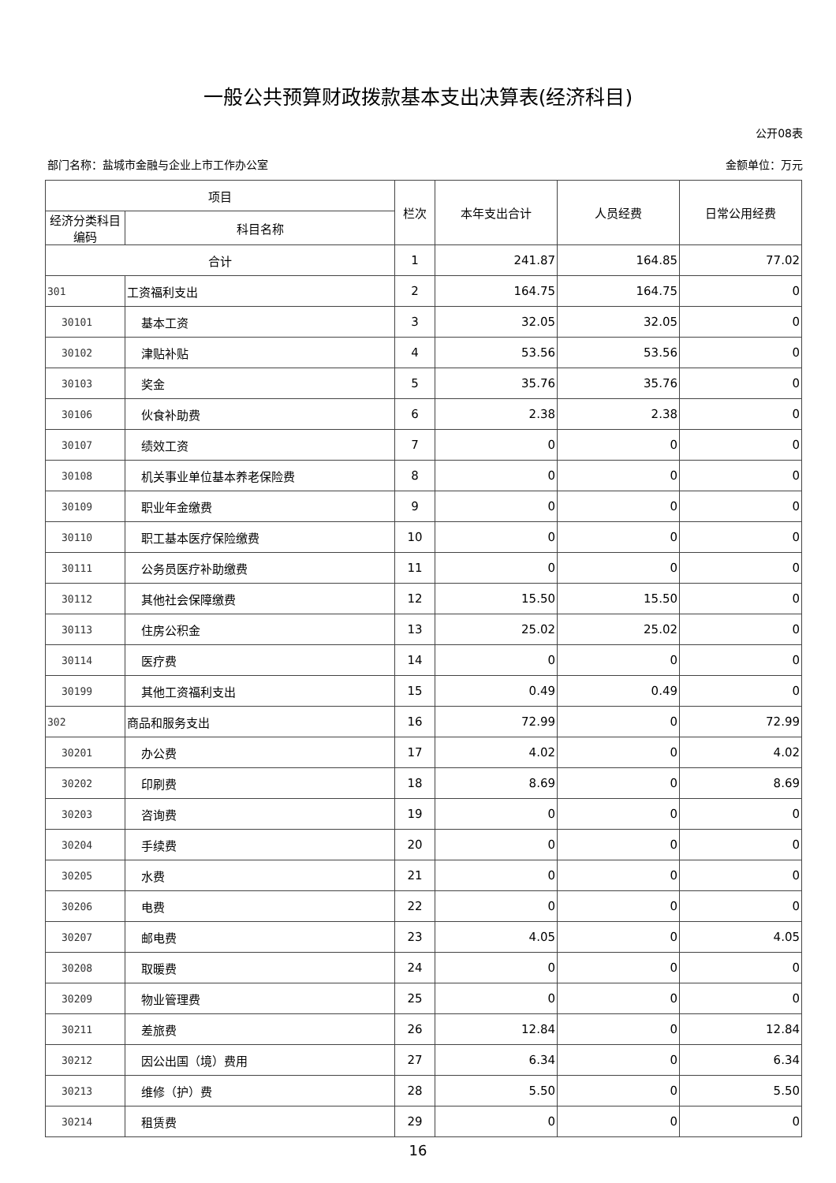一般公共预算财政拨款基本支出决算表(经济科目)
公开08表
部门名称：盐城市金融与企业上市工作办公室 金额单位：万元
| 项目 | | 栏次 | 本年支出合计 | 人员经费 | 日常公用经费 |
| --- | --- | --- | --- | --- | --- |
| 经济分类科目编码 | 科目名称 | | | | |
| 合计 | | 1 | 241.87 | 164.85 | 77.02 |
| 301 | 工资福利支出 | 2 | 164.75 | 164.75 | 0 |
| 30101 | 基本工资 | 3 | 32.05 | 32.05 | 0 |
| 30102 | 津贴补贴 | 4 | 53.56 | 53.56 | 0 |
| 30103 | 奖金 | 5 | 35.76 | 35.76 | 0 |
| 30106 | 伙食补助费 | 6 | 2.38 | 2.38 | 0 |
| 30107 | 绩效工资 | 7 | 0 | 0 | 0 |
| 30108 | 机关事业单位基本养老保险费 | 8 | 0 | 0 | 0 |
| 30109 | 职业年金缴费 | 9 | 0 | 0 | 0 |
| 30110 | 职工基本医疗保险缴费 | 10 | 0 | 0 | 0 |
| 30111 | 公务员医疗补助缴费 | 11 | 0 | 0 | 0 |
| 30112 | 其他社会保障缴费 | 12 | 15.50 | 15.50 | 0 |
| 30113 | 住房公积金 | 13 | 25.02 | 25.02 | 0 |
| 30114 | 医疗费 | 14 | 0 | 0 | 0 |
| 30199 | 其他工资福利支出 | 15 | 0.49 | 0.49 | 0 |
| 302 | 商品和服务支出 | 16 | 72.99 | 0 | 72.99 |
| 30201 | 办公费 | 17 | 4.02 | 0 | 4.02 |
| 30202 | 印刷费 | 18 | 8.69 | 0 | 8.69 |
| 30203 | 咨询费 | 19 | 0 | 0 | 0 |
| 30204 | 手续费 | 20 | 0 | 0 | 0 |
| 30205 | 水费 | 21 | 0 | 0 | 0 |
| 30206 | 电费 | 22 | 0 | 0 | 0 |
| 30207 | 邮电费 | 23 | 4.05 | 0 | 4.05 |
| 30208 | 取暖费 | 24 | 0 | 0 | 0 |
| 30209 | 物业管理费 | 25 | 0 | 0 | 0 |
| 30211 | 差旅费 | 26 | 12.84 | 0 | 12.84 |
| 30212 | 因公出国（境）费用 | 27 | 6.34 | 0 | 6.34 |
| 30213 | 维修（护）费 | 28 | 5.50 | 0 | 5.50 |
| 30214 | 租赁费 | 29 | 0 | 0 | 0 |
16